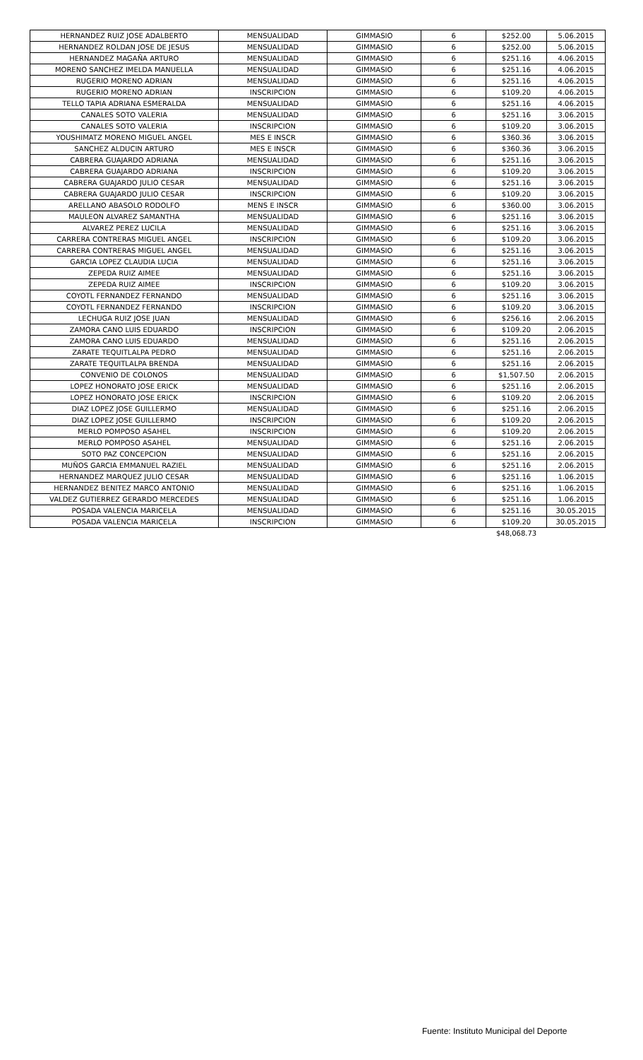| HERNANDEZ RUIZ JOSE ADALBERTO | MENSUALIDAD | GIMMASIO | 6 | $252.00 | 5.06.2015 |
| HERNANDEZ ROLDAN JOSE DE JESUS | MENSUALIDAD | GIMMASIO | 6 | $252.00 | 5.06.2015 |
| HERNANDEZ MAGAÑA ARTURO | MENSUALIDAD | GIMMASIO | 6 | $251.16 | 4.06.2015 |
| MORENO SANCHEZ IMELDA MANUELLA | MENSUALIDAD | GIMMASIO | 6 | $251.16 | 4.06.2015 |
| RUGERIO MORENO ADRIAN | MENSUALIDAD | GIMMASIO | 6 | $251.16 | 4.06.2015 |
| RUGERIO MORENO ADRIAN | INSCRIPCION | GIMMASIO | 6 | $109.20 | 4.06.2015 |
| TELLO TAPIA ADRIANA ESMERALDA | MENSUALIDAD | GIMMASIO | 6 | $251.16 | 4.06.2015 |
| CANALES SOTO VALERIA | MENSUALIDAD | GIMMASIO | 6 | $251.16 | 3.06.2015 |
| CANALES SOTO VALERIA | INSCRIPCION | GIMMASIO | 6 | $109.20 | 3.06.2015 |
| YOUSHIMATZ MORENO MIGUEL ANGEL | MES E INSCR | GIMMASIO | 6 | $360.36 | 3.06.2015 |
| SANCHEZ ALDUCIN ARTURO | MES E INSCR | GIMMASIO | 6 | $360.36 | 3.06.2015 |
| CABRERA GUAJARDO ADRIANA | MENSUALIDAD | GIMMASIO | 6 | $251.16 | 3.06.2015 |
| CABRERA GUAJARDO ADRIANA | INSCRIPCION | GIMMASIO | 6 | $109.20 | 3.06.2015 |
| CABRERA GUAJARDO JULIO CESAR | MENSUALIDAD | GIMMASIO | 6 | $251.16 | 3.06.2015 |
| CABRERA GUAJARDO JULIO CESAR | INSCRIPCION | GIMMASIO | 6 | $109.20 | 3.06.2015 |
| ARELLANO ABASOLO RODOLFO | MENS E INSCR | GIMMASIO | 6 | $360.00 | 3.06.2015 |
| MAULEON ALVAREZ SAMANTHA | MENSUALIDAD | GIMMASIO | 6 | $251.16 | 3.06.2015 |
| ALVAREZ PEREZ LUCILA | MENSUALIDAD | GIMMASIO | 6 | $251.16 | 3.06.2015 |
| CARRERA CONTRERAS MIGUEL ANGEL | INSCRIPCION | GIMMASIO | 6 | $109.20 | 3.06.2015 |
| CARRERA CONTRERAS MIGUEL ANGEL | MENSUALIDAD | GIMMASIO | 6 | $251.16 | 3.06.2015 |
| GARCIA LOPEZ CLAUDIA LUCIA | MENSUALIDAD | GIMMASIO | 6 | $251.16 | 3.06.2015 |
| ZEPEDA RUIZ AIMEE | MENSUALIDAD | GIMMASIO | 6 | $251.16 | 3.06.2015 |
| ZEPEDA RUIZ AIMEE | INSCRIPCION | GIMMASIO | 6 | $109.20 | 3.06.2015 |
| COYOTL FERNANDEZ FERNANDO | MENSUALIDAD | GIMMASIO | 6 | $251.16 | 3.06.2015 |
| COYOTL FERNANDEZ FERNANDO | INSCRIPCION | GIMMASIO | 6 | $109.20 | 3.06.2015 |
| LECHUGA RUIZ JOSE JUAN | MENSUALIDAD | GIMMASIO | 6 | $256.16 | 2.06.2015 |
| ZAMORA CANO LUIS EDUARDO | INSCRIPCION | GIMMASIO | 6 | $109.20 | 2.06.2015 |
| ZAMORA CANO LUIS EDUARDO | MENSUALIDAD | GIMMASIO | 6 | $251.16 | 2.06.2015 |
| ZARATE TEQUITLALPA PEDRO | MENSUALIDAD | GIMMASIO | 6 | $251.16 | 2.06.2015 |
| ZARATE TEQUITLALPA BRENDA | MENSUALIDAD | GIMMASIO | 6 | $251.16 | 2.06.2015 |
| CONVENIO DE COLONOS | MENSUALIDAD | GIMMASIO | 6 | $1,507.50 | 2.06.2015 |
| LOPEZ HONORATO JOSE ERICK | MENSUALIDAD | GIMMASIO | 6 | $251.16 | 2.06.2015 |
| LOPEZ HONORATO JOSE ERICK | INSCRIPCION | GIMMASIO | 6 | $109.20 | 2.06.2015 |
| DIAZ LOPEZ JOSE GUILLERMO | MENSUALIDAD | GIMMASIO | 6 | $251.16 | 2.06.2015 |
| DIAZ LOPEZ JOSE GUILLERMO | INSCRIPCION | GIMMASIO | 6 | $109.20 | 2.06.2015 |
| MERLO POMPOSO ASAHEL | INSCRIPCION | GIMMASIO | 6 | $109.20 | 2.06.2015 |
| MERLO POMPOSO ASAHEL | MENSUALIDAD | GIMMASIO | 6 | $251.16 | 2.06.2015 |
| SOTO PAZ CONCEPCION | MENSUALIDAD | GIMMASIO | 6 | $251.16 | 2.06.2015 |
| MUÑOS GARCIA EMMANUEL RAZIEL | MENSUALIDAD | GIMMASIO | 6 | $251.16 | 2.06.2015 |
| HERNANDEZ MARQUEZ JULIO CESAR | MENSUALIDAD | GIMMASIO | 6 | $251.16 | 1.06.2015 |
| HERNANDEZ BENITEZ MARCO ANTONIO | MENSUALIDAD | GIMMASIO | 6 | $251.16 | 1.06.2015 |
| VALDEZ GUTIERREZ GERARDO MERCEDES | MENSUALIDAD | GIMMASIO | 6 | $251.16 | 1.06.2015 |
| POSADA VALENCIA MARICELA | MENSUALIDAD | GIMMASIO | 6 | $251.16 | 30.05.2015 |
| POSADA VALENCIA MARICELA | INSCRIPCION | GIMMASIO | 6 | $109.20 | 30.05.2015 |
| | | | | $48,068.73 | |
Fuente: Instituto Municipal del Deporte